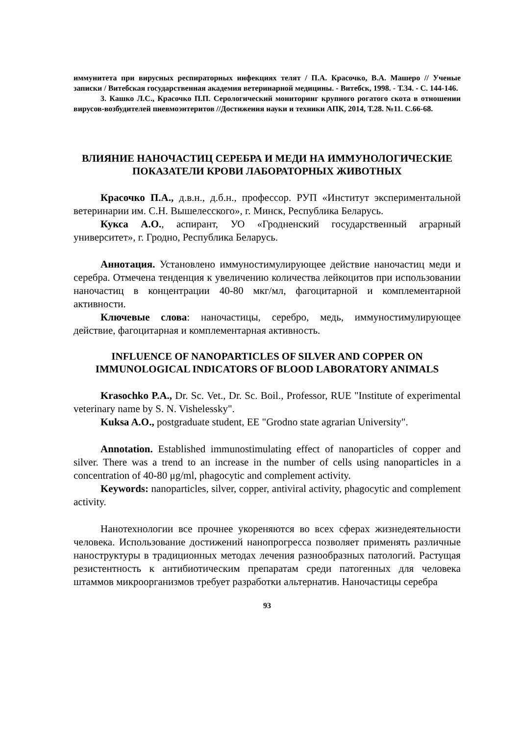иммунитета при вирусных респираторных инфекциях телят / П.А. Красочко, В.А. Машеро // Ученые записки / Витебская государственная академия ветеринарной медицины. - Витебск, 1998. - Т.34. - С. 144-146.
3. Кашко Л.С., Красочко П.П. Серологический мониторинг крупного рогатого скота в отношении вирусов-возбудителей пневмоэнтеритов //Достижения науки и техники АПК, 2014, Т.28. №11. С.66-68.
ВЛИЯНИЕ НАНОЧАСТИЦ СЕРЕБРА И МЕДИ НА ИММУНОЛОГИЧЕСКИЕ ПОКАЗАТЕЛИ КРОВИ ЛАБОРАТОРНЫХ ЖИВОТНЫХ
Красочко П.А., д.в.н., д.б.н., профессор. РУП «Институт экспериментальной ветеринарии им. С.Н. Вышелесского», г. Минск, Республика Беларусь.
Кукса А.О., аспирант, УО «Гродненский государственный аграрный университет», г. Гродно, Республика Беларусь.
Аннотация. Установлено иммуностимулирующее действие наночастиц меди и серебра. Отмечена тенденция к увеличению количества лейкоцитов при использовании наночастиц в концентрации 40-80 мкг/мл, фагоцитарной и комплементарной активности.
Ключевые слова: наночастицы, серебро, медь, иммуностимулирующее действие, фагоцитарная и комплементарная активность.
INFLUENCE OF NANOPARTICLES OF SILVER AND COPPER ON IMMUNOLOGICAL INDICATORS OF BLOOD LABORATORY ANIMALS
Krasochko P.A., Dr. Sc. Vet., Dr. Sc. Boil., Professor, RUE "Institute of experimental veterinary name by S. N. Vishelessky".
Kuksa A.O., postgraduate student, EE "Grodno state agrarian University".
Annotation. Established immunostimulating effect of nanoparticles of copper and silver. There was a trend to an increase in the number of cells using nanoparticles in a concentration of 40-80 μg/ml, phagocytic and complement activity.
Keywords: nanoparticles, silver, copper, antiviral activity, phagocytic and complement activity.
Нанотехнологии все прочнее укореняются во всех сферах жизнедеятельности человека. Использование достижений нанопрогресса позволяет применять различные наноструктуры в традиционных методах лечения разнообразных патологий. Растущая резистентность к антибиотическим препаратам среди патогенных для человека штаммов микроорганизмов требует разработки альтернатив. Наночастицы серебра
93